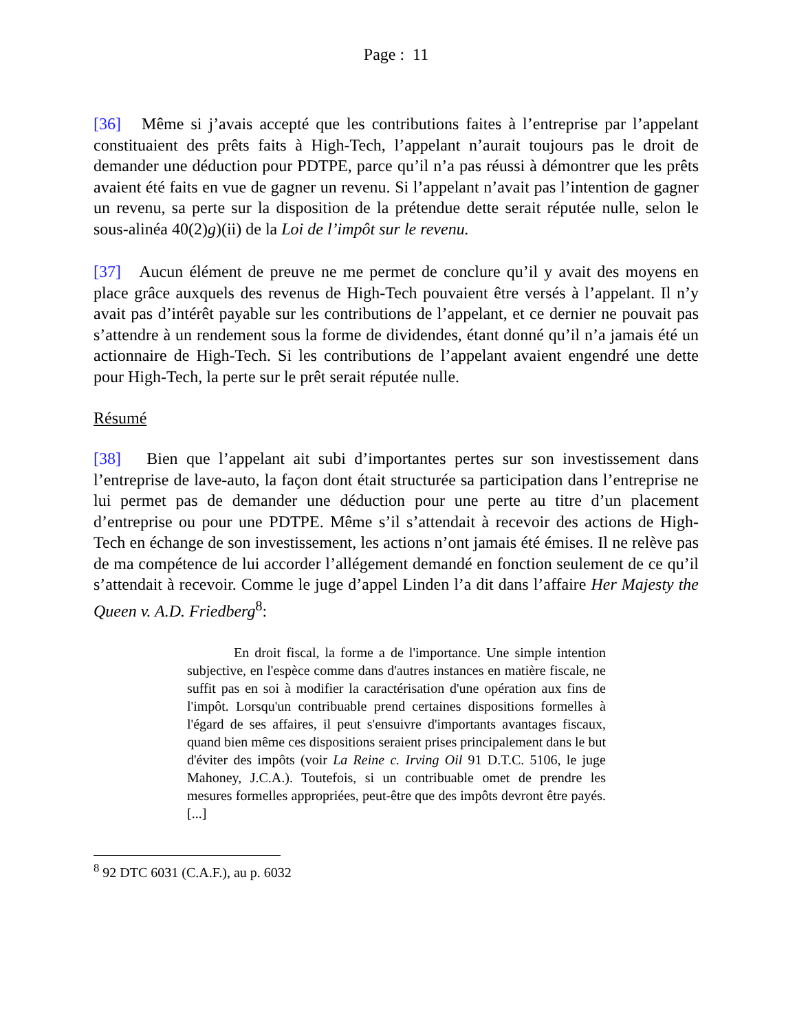Page : 11
[36] Même si j’avais accepté que les contributions faites à l’entreprise par l’appelant constituaient des prêts faits à High-Tech, l’appelant n’aurait toujours pas le droit de demander une déduction pour PDTPE, parce qu’il n’a pas réussi à démontrer que les prêts avaient été faits en vue de gagner un revenu. Si l’appelant n’avait pas l’intention de gagner un revenu, sa perte sur la disposition de la prétendue dette serait réputée nulle, selon le sous-alinéa 40(2)g)(ii) de la Loi de l’impôt sur le revenu.
[37] Aucun élément de preuve ne me permet de conclure qu’il y avait des moyens en place grâce auxquels des revenus de High-Tech pouvaient être versés à l’appelant. Il n’y avait pas d’intérêt payable sur les contributions de l’appelant, et ce dernier ne pouvait pas s’attendre à un rendement sous la forme de dividendes, étant donné qu’il n’a jamais été un actionnaire de High-Tech. Si les contributions de l’appelant avaient engendré une dette pour High-Tech, la perte sur le prêt serait réputée nulle.
Résumé
[38] Bien que l’appelant ait subi d’importantes pertes sur son investissement dans l’entreprise de lave-auto, la façon dont était structurée sa participation dans l’entreprise ne lui permet pas de demander une déduction pour une perte au titre d’un placement d’entreprise ou pour une PDTPE. Même s’il s’attendait à recevoir des actions de High-Tech en échange de son investissement, les actions n’ont jamais été émises. Il ne relève pas de ma compétence de lui accorder l’allégement demandé en fonction seulement de ce qu’il s’attendait à recevoir. Comme le juge d’appel Linden l’a dit dans l’affaire Her Majesty the Queen v. A.D. Friedberg<sup>8</sup>:
En droit fiscal, la forme a de l'importance. Une simple intention subjective, en l'espèce comme dans d'autres instances en matière fiscale, ne suffit pas en soi à modifier la caractérisation d'une opération aux fins de l'impôt. Lorsqu'un contribuable prend certaines dispositions formelles à l'égard de ses affaires, il peut s'ensuivre d'importants avantages fiscaux, quand bien même ces dispositions seraient prises principalement dans le but d'éviter des impôts (voir La Reine c. Irving Oil 91 D.T.C. 5106, le juge Mahoney, J.C.A.). Toutefois, si un contribuable omet de prendre les mesures formelles appropriées, peut-être que des impôts devront être payés.[...]
<sup>8</sup> 92 DTC 6031 (C.A.F.), au p. 6032